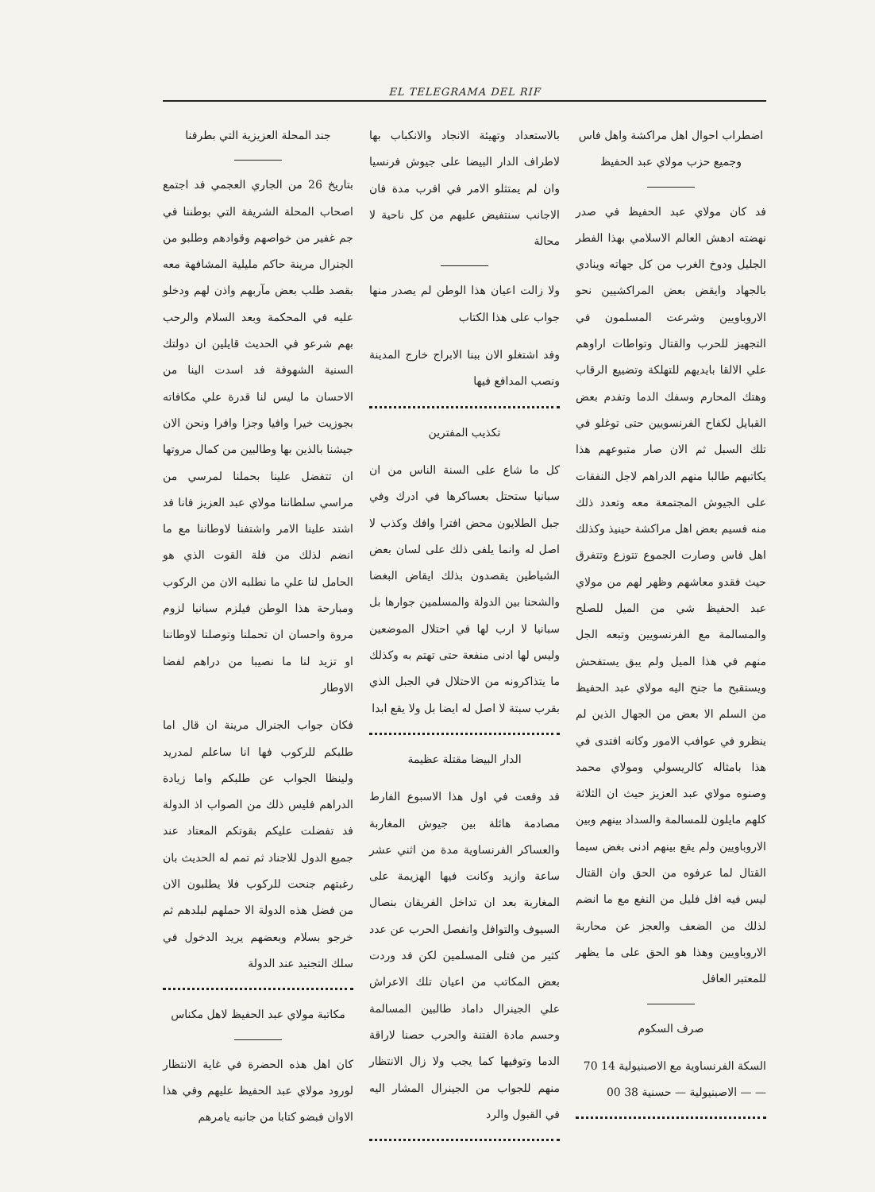EL TELEGRAMA DEL RIF
جند المحلة العزيزية التي بطرفنا
بتاريخ 26 من الجاري العجمي فد اجتمع اصحاب المحلة الشريفة التي بوطننا في جم غفير من خواصهم وقوادهم وطلبو من الجنرال مرينة حاكم مليلية المشافهة معه بقصد طلب بعض مآربهم واذن لهم ودخلو عليه في المحكمة وبعد السلام والرحب بهم شرعو في الحديث قايلين ان دولتك السنية الشهوفة فد اسدت الينا من الاحسان ما ليس لنا قدرة علي مكافاته بجوزيت خيرا وافيا وجزا وافرا ونحن الان جيشنا بالذين بها وطالبين من كمال مروتها ان تتفضل علينا بحملنا لمرسي من مراسي سلطاننا مولاي عبد العزيز فانا فد اشتد علينا الامر واشتفنا لاوطاننا مع ما انضم لذلك من فلة القوت الذي هو الحامل لنا علي ما نطلبه الان من الركوب ومبارحة هذا الوطن فيلزم سبانيا لزوم مروة واحسان ان تحملنا وتوصلنا لاوطاننا او تزيد لنا ما نصيبا من دراهم لفضا الاوطار
فكان جواب الجنرال مرينة ان قال اما طلبكم للركوب فها انا ساعلم لمدريد ولينظا الجواب عن طلبكم واما زيادة الدراهم فليس ذلك من الصواب اذ الدولة فد تفضلت عليكم بقوتكم المعتاد عند جميع الدول للاجناد ثم تمم له الحديث بان رغبتهم جنحت للركوب فلا يطلبون الان من فضل هذه الدولة الا حملهم لبلدهم ثم خرجو بسلام وبعضهم يريد الدخول في سلك التجنيد عند الدولة
مكاتبة مولاي عبد الحفيظ لاهل مكناس
كان اهل هذه الحضرة في غاية الانتظار لورود مولاي عبد الحفيظ عليهم وفي هذا الاوان فبضو كتابا من جانبه يامرهم
بالاستعداد وتهيئة الانجاد والانكباب بها لاطراف الدار البيضا على جيوش فرنسيا وان لم يمتثلو الامر في افرب مدة فان الاجانب سنتفيض عليهم من كل ناحية لا محالة
ولا زالت اعيان هذا الوطن لم يصدر منها جواب على هذا الكتاب
وفد اشتغلو الان ببنا الابراج خارج المدينة ونصب المدافع فيها
تكذيب المفترين
كل ما شاع على السنة الناس من ان سبانيا ستحتل بعساكرها في ادرك وفي جبل الطلايون محض افترا وافك وكذب لا اصل له وانما يلفى ذلك على لسان بعض الشياطين يقصدون بذلك ايقاض البغضا والشحنا بين الدولة والمسلمين جوارها بل سبانيا لا ارب لها في احتلال الموضعين وليس لها ادنى منفعة حتى تهتم به وكذلك ما يتذاكرونه من الاحتلال في الجبل الذي بقرب سبتة لا اصل له ايضا بل ولا يقع ابدا
الدار البيضا مقتلة عظيمة
فد وفعت في اول هذا الاسبوع الفارط مصادمة هائلة بين جيوش المغاربة والعساكر الفرنساوية مدة من اثني عشر ساعة وازيد وكانت فيها الهزيمة على المغاربة بعد ان تداخل الفريقان بنصال السيوف والتوافل وانفصل الحرب عن عدد كثير من فتلى المسلمين لكن فد وردت بعض المكاتب من اعيان تلك الاعراش علي الجينرال داماد طالبين المسالمة وحسم مادة الفتنة والحرب حصنا لاراقة الدما وتوفيها كما يجب ولا زال الانتظار منهم للجواب من الجينرال المشار اليه في القبول والرد
اضطراب احوال اهل مراكشة واهل فاس وجميع حزب مولاي عبد الحفيظ
فد كان مولاي عبد الحفيظ في صدر نهضته ادهش العالم الاسلامي بهذا الفطر الجليل ودوخ الغرب من كل جهاته وينادي بالجهاد وايقض بعض المراكشيين نحو الاروباويين وشرعت المسلمون في التجهيز للحرب والقتال وتواطات اراوهم علي الالقا بايديهم للتهلكة وتضييع الرقاب وهتك المحارم وسفك الدما وتفدم بعض القبايل لكفاح الفرنسويين حتى توغلو في تلك السبل ثم الان صار متبوعهم هذا يكاتبهم طالبا منهم الدراهم لاجل النفقات على الجيوش المجتمعة معه وتعدد ذلك منه فسيم بعض اهل مراكشة حينيذ وكذلك اهل فاس وصارت الجموع تتوزع وتتفرق حيث فقدو معاشهم وظهر لهم من مولاي عبد الحفيظ شي من الميل للصلح والمسالمة مع الفرنسويين وتبعه الجل منهم في هذا الميل ولم يبق يستفحش ويستقبح ما جنح اليه مولاي عبد الحفيظ من السلم الا بعض من الجهال الذين لم ينظرو في عوافب الامور وكانه افتدى في هذا بامثاله كالريسولي ومولاي محمد وصنوه مولاي عبد العزيز حيث ان الثلاثة كلهم مايلون للمسالمة والسداد بينهم وبين الاروباويين ولم يقع بينهم ادنى بغض سيما القتال لما عرفوه من الحق وان القتال ليس فيه افل فليل من النفع مع ما انضم لذلك من الضعف والعجز عن محاربة الاروباويين وهذا هو الحق على ما يظهر للمعتبر العافل
صرف السكوم
السكة الفرنساوية مع الاصبنيولية 14 70
— — الاصبنيولية — حسنية 38 00